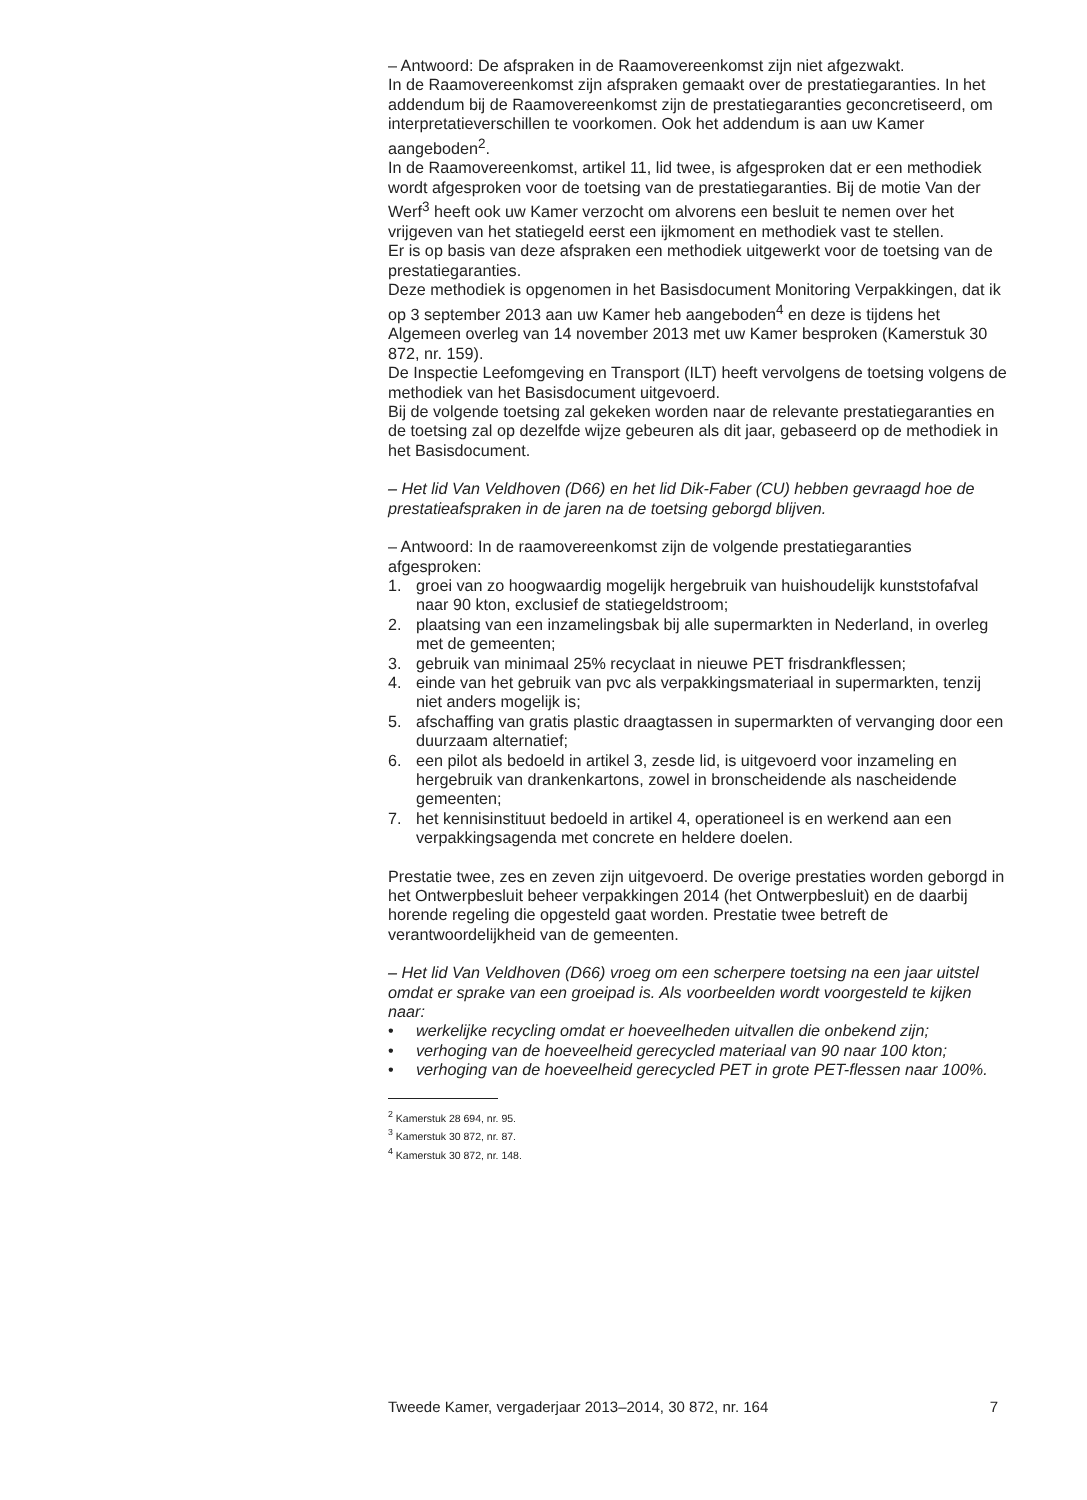– Antwoord: De afspraken in de Raamovereenkomst zijn niet afgezwakt.
In de Raamovereenkomst zijn afspraken gemaakt over de prestatiega­ranties. In het addendum bij de Raamovereenkomst zijn de prestatiega­ranties geconcretiseerd, om interpretatieverschillen te voorkomen. Ook het addendum is aan uw Kamer aangeboden<sup>2</sup>.
In de Raamovereenkomst, artikel 11, lid twee, is afgesproken dat er een methodiek wordt afgesproken voor de toetsing van de prestatiegaranties. Bij de motie Van der Werf<sup>3</sup> heeft ook uw Kamer verzocht om alvorens een besluit te nemen over het vrijgeven van het statiegeld eerst een ijkmoment en methodiek vast te stellen.
Er is op basis van deze afspraken een methodiek uitgewerkt voor de toetsing van de prestatiegaranties.
Deze methodiek is opgenomen in het Basisdocument Monitoring Verpakkingen, dat ik op 3 september 2013 aan uw Kamer heb aange­boden<sup>4</sup> en deze is tijdens het Algemeen overleg van 14 november 2013 met uw Kamer besproken (Kamerstuk 30 872, nr. 159).
De Inspectie Leefomgeving en Transport (ILT) heeft vervolgens de toetsing volgens de methodiek van het Basisdocument uitgevoerd.
Bij de volgende toetsing zal gekeken worden naar de relevante prestatie­garanties en de toetsing zal op dezelfde wijze gebeuren als dit jaar, gebaseerd op de methodiek in het Basisdocument.
– Het lid Van Veldhoven (D66) en het lid Dik-Faber (CU) hebben gevraagd hoe de prestatieafspraken in de jaren na de toetsing geborgd blijven.
– Antwoord: In de raamovereenkomst zijn de volgende prestatiegaranties afgesproken:
1. groei van zo hoogwaardig mogelijk hergebruik van huishoudelijk kunststofafval naar 90 kton, exclusief de statiegeldstroom;
2. plaatsing van een inzamelingsbak bij alle supermarkten in Nederland, in overleg met de gemeenten;
3. gebruik van minimaal 25% recyclaat in nieuwe PET frisdrankflessen;
4. einde van het gebruik van pvc als verpakkingsmateriaal in supermark­ten, tenzij niet anders mogelijk is;
5. afschaffing van gratis plastic draagtassen in supermarkten of vervan­ging door een duurzaam alternatief;
6. een pilot als bedoeld in artikel 3, zesde lid, is uitgevoerd voor inzameling en hergebruik van drankenkartons, zowel in bronschei­dende als nascheidende gemeenten;
7. het kennisinstituut bedoeld in artikel 4, operationeel is en werkend aan een verpakkingsagenda met concrete en heldere doelen.
Prestatie twee, zes en zeven zijn uitgevoerd. De overige prestaties worden geborgd in het Ontwerpbesluit beheer verpakkingen 2014 (het Ontwerpbe­sluit) en de daarbij horende regeling die opgesteld gaat worden. Prestatie twee betreft de verantwoordelijkheid van de gemeenten.
– Het lid Van Veldhoven (D66) vroeg om een scherpere toetsing na een jaar uitstel omdat er sprake van een groeipad is. Als voorbeelden wordt voorgesteld te kijken naar:
• werkelijke recycling omdat er hoeveelheden uitvallen die onbekend zijn;
• verhoging van de hoeveelheid gerecycled materiaal van 90 naar 100 kton;
• verhoging van de hoeveelheid gerecycled PET in grote PET-flessen naar 100%.
<sup>2</sup> Kamerstuk 28 694, nr. 95.
<sup>3</sup> Kamerstuk 30 872, nr. 87.
<sup>4</sup> Kamerstuk 30 872, nr. 148.
Tweede Kamer, vergaderjaar 2013–2014, 30 872, nr. 164 7